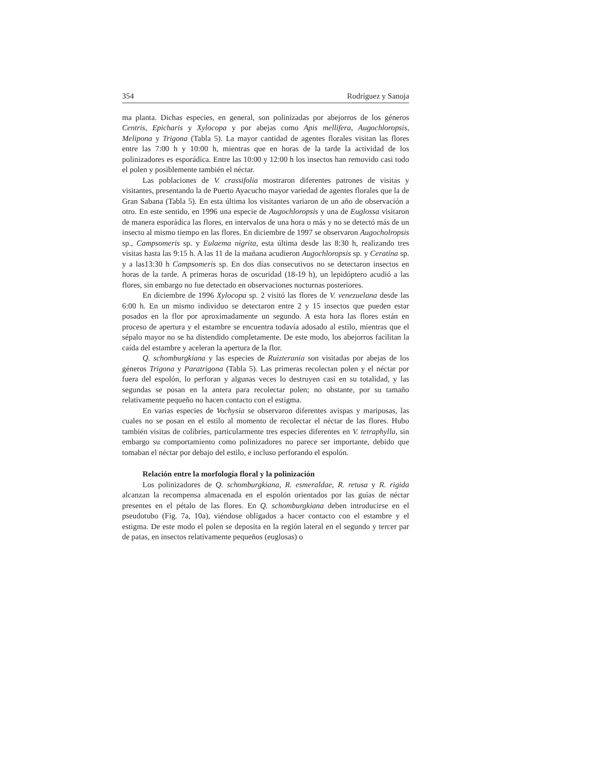354 Rodríguez y Sanoja
ma planta. Dichas especies, en general, son polinizadas por abejorros de los géneros Centris, Epicharis y Xylocopa y por abejas como Apis mellifera, Augochloropsis, Melipona y Trigona (Tabla 5). La mayor cantidad de agentes florales visitan las flores entre las 7:00 h y 10:00 h, mientras que en horas de la tarde la actividad de los polinizadores es esporádica. Entre las 10:00 y 12:00 h los insectos han removido casi todo el polen y posiblemente también el néctar.
Las poblaciones de V. crassifolia mostraron diferentes patrones de visitas y visitantes, presentando la de Puerto Ayacucho mayor variedad de agentes florales que la de Gran Sabana (Tabla 5). En esta última los visitantes variaron de un año de observación a otro. En este sentido, en 1996 una especie de Augochloropsis y una de Euglossa visitaron de manera esporádica las flores, en intervalos de una hora o más y no se detectó más de un insecto al mismo tiempo en las flores. En diciembre de 1997 se observaron Augocholropsis sp., Campsomeris sp. y Eulaema nigrita, esta última desde las 8:30 h, realizando tres visitas hasta las 9:15 h. A las 11 de la mañana acudieron Augochloropsis sp. y Ceratina sp. y a las13:30 h Campsomeris sp. En dos días consecutivos no se detectaron insectos en horas de la tarde. A primeras horas de oscuridad (18-19 h), un lepidóptero acudió a las flores, sin embargo no fue detectado en observaciones nocturnas posteriores.
En diciembre de 1996 Xylocopa sp. 2 visitó las flores de V. venezuelana desde las 6:00 h. En un mismo individuo se detectaron entre 2 y 15 insectos que pueden estar posados en la flor por aproximadamente un segundo. A esta hora las flores están en proceso de apertura y el estambre se encuentra todavía adosado al estilo, mientras que el sépalo mayor no se ha distendido completamente. De este modo, los abejorros facilitan la caída del estambre y aceleran la apertura de la flor.
Q. schomburgkiana y las especies de Ruizterania son visitadas por abejas de los géneros Trigona y Paratrigona (Tabla 5). Las primeras recolectan polen y el néctar por fuera del espolón, lo perforan y algunas veces lo destruyen casi en su totalidad, y las segundas se posan en la antera para recolectar polen; no obstante, por su tamaño relativamente pequeño no hacen contacto con el estigma.
En varias especies de Vochysia se observaron diferentes avispas y mariposas, las cuales no se posan en el estilo al momento de recolectar el néctar de las flores. Hubo también visitas de colibríes, particularmente tres especies diferentes en V. tetraphylla, sin embargo su comportamiento como polinizadores no parece ser importante, debido que tomaban el néctar por debajo del estilo, e incluso perforando el espolón.
Relación entre la morfología floral y la polinización
Los polinizadores de Q. schomburgkiana, R. esmeraldae, R. retusa y R. rigida alcanzan la recompensa almacenada en el espolón orientados por las guías de néctar presentes en el pétalo de las flores. En Q. schomburgkiana deben introducirse en el pseudotubo (Fig. 7a, 10a), viéndose obligados a hacer contacto con el estambre y el estigma. De este modo el polen se deposita en la región lateral en el segundo y tercer par de patas, en insectos relativamente pequeños (euglosas) o